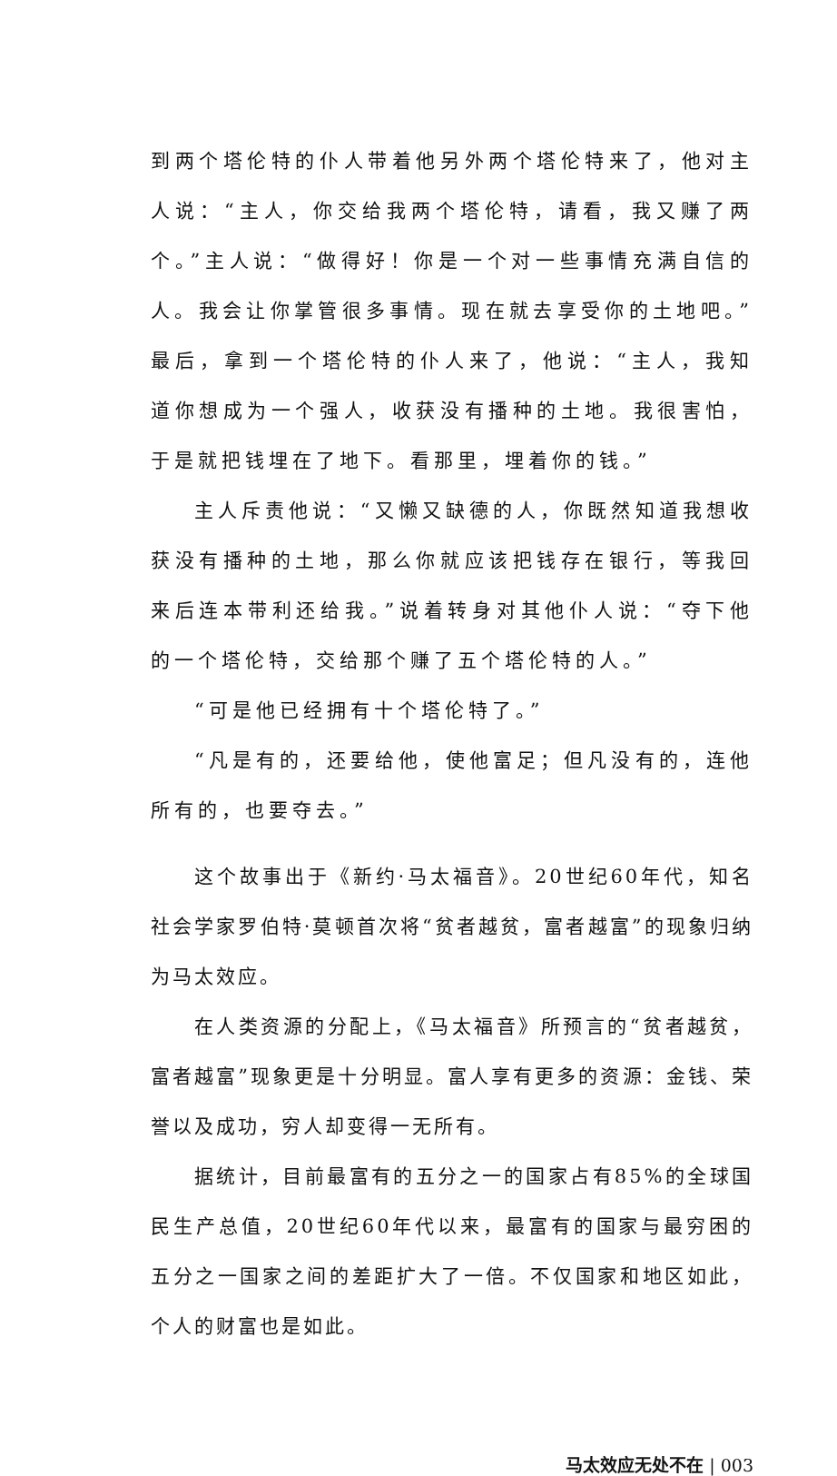到两个塔伦特的仆人带着他另外两个塔伦特来了，他对主人说：“主人，你交给我两个塔伦特，请看，我又赚了两个。”主人说：“做得好！你是一个对一些事情充满自信的人。我会让你掌管很多事情。现在就去享受你的土地吧。”最后，拿到一个塔伦特的仆人来了，他说：“主人，我知道你想成为一个强人，收获没有播种的土地。我很害怕，于是就把钱埋在了地下。看那里，埋着你的钱。”
主人斥责他说：“又懒又缺德的人，你既然知道我想收获没有播种的土地，那么你就应该把钱存在银行，等我回来后连本带利还给我。”说着转身对其他仆人说：“夺下他的一个塔伦特，交给那个赚了五个塔伦特的人。”
“可是他已经拥有十个塔伦特了。”
“凡是有的，还要给他，使他富足；但凡没有的，连他所有的，也要夺去。”
这个故事出于《新约·马太福音》。20世纪60年代，知名社会学家罗伯特·莫顿首次将“贫者越贫，富者越富”的现象归纳为马太效应。
在人类资源的分配上，《马太福音》所预言的“贫者越贫，富者越富”现象更是十分明显。富人享有更多的资源：金钱、荣誉以及成功，穷人却变得一无所有。
据统计，目前最富有的五分之一的国家占有85%的全球国民生产总值，20世纪60年代以来，最富有的国家与最穷困的五分之一国家之间的差距扩大了一倍。不仅国家和地区如此，个人的财富也是如此。
马太效应无处不在 | 003